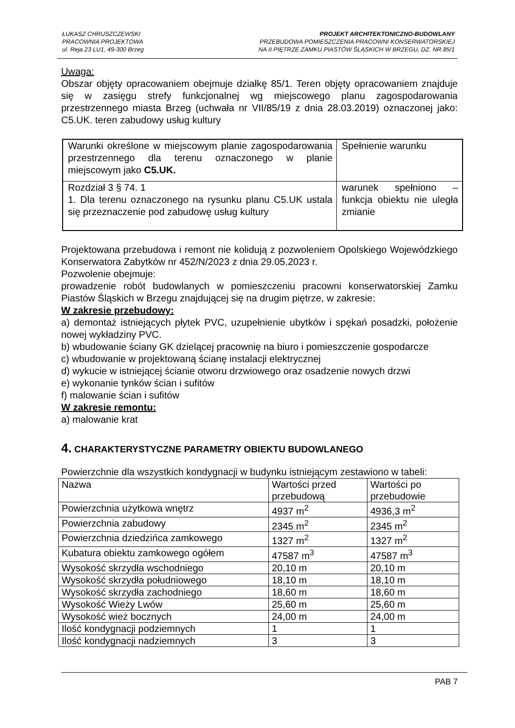ŁUKASZ CHRUSZCZEWSKI
PRACOWNIA PROJEKTOWA
ul. Reja 23 LU1, 49-300 Brzeg
PROJEKT ARCHITEKTONICZNO-BUDOWLANY
PRZEBUDOWA POMIESZCZENIA PRACOWNI KONSERWATORSKIEJ
NA II PIĘTRZE ZAMKU PIASTÓW ŚLĄSKICH W BRZEGU, DZ. NR.85/1
Uwaga:
Obszar objęty opracowaniem obejmuje działkę 85/1. Teren objęty opracowaniem znajduje się w zasięgu strefy funkcjonalnej wg miejscowego planu zagospodarowania przestrzennego miasta Brzeg (uchwała nr VII/85/19 z dnia 28.03.2019) oznaczonej jako: C5.UK. teren zabudowy usług kultury
| Warunki określone w miejscowym planie zagospodarowania przestrzennego dla terenu oznaczonego w planie miejscowym jako C5.UK. | Spełnienie warunku |
| Rozdział 3 § 74. 1 1. Dla terenu oznaczonego na rysunku planu C5.UK ustala się przeznaczenie pod zabudowę usług kultury | warunek spełniono – funkcja obiektu nie uległa zmianie |
Projektowana przebudowa i remont nie kolidują z pozwoleniem Opolskiego Wojewódzkiego Konserwatora Zabytków nr 452/N/2023 z dnia 29.05.2023 r.
Pozwolenie obejmuje:
prowadzenie robót budowlanych w pomieszczeniu pracowni konserwatorskiej Zamku Piastów Śląskich w Brzegu znajdującej się na drugim piętrze, w zakresie:
W zakresie przebudowy:
a) demontaż istniejących płytek PVC, uzupełnienie ubytków i spękań posadzki, położenie nowej wykładziny PVC.
b) wbudowanie ściany GK dzielącej pracownię na biuro i pomieszczenie gospodarcze
c) wbudowanie w projektowaną ścianę instalacji elektrycznej
d) wykucie w istniejącej ścianie otworu drzwiowego oraz osadzenie nowych drzwi
e) wykonanie tynków ścian i sufitów
f) malowanie ścian i sufitów
W zakresie remontu:
a) malowanie krat
4. CHARAKTERYSTYCZNE PARAMETRY OBIEKTU BUDOWLANEGO
Powierzchnie dla wszystkich kondygnacji w budynku istniejącym zestawiono w tabeli:
| Nazwa | Wartości przed przebudową | Wartości po przebudowie |
| Powierzchnia użytkowa wnętrz | 4937 m<sup>2</sup> | 4936,3 m<sup>2</sup> |
| Powierzchnia zabudowy | 2345 m<sup>2</sup> | 2345 m<sup>2</sup> |
| Powierzchnia dziedzińca zamkowego | 1327 m<sup>2</sup> | 1327 m<sup>2</sup> |
| Kubatura obiektu zamkowego ogółem | 47587 m<sup>3</sup> | 47587 m<sup>3</sup> |
| Wysokość skrzydła wschodniego | 20,10 m | 20,10 m |
| Wysokość skrzydła południowego | 18,10 m | 18,10 m |
| Wysokość skrzydła zachodniego | 18,60 m | 18,60 m |
| Wysokość Wieży Lwów | 25,60 m | 25,60 m |
| Wysokość wież bocznych | 24,00 m | 24,00 m |
| Ilość kondygnacji podziemnych | 1 | 1 |
| Ilość kondygnacji nadziemnych | 3 | 3 |
PAB 7